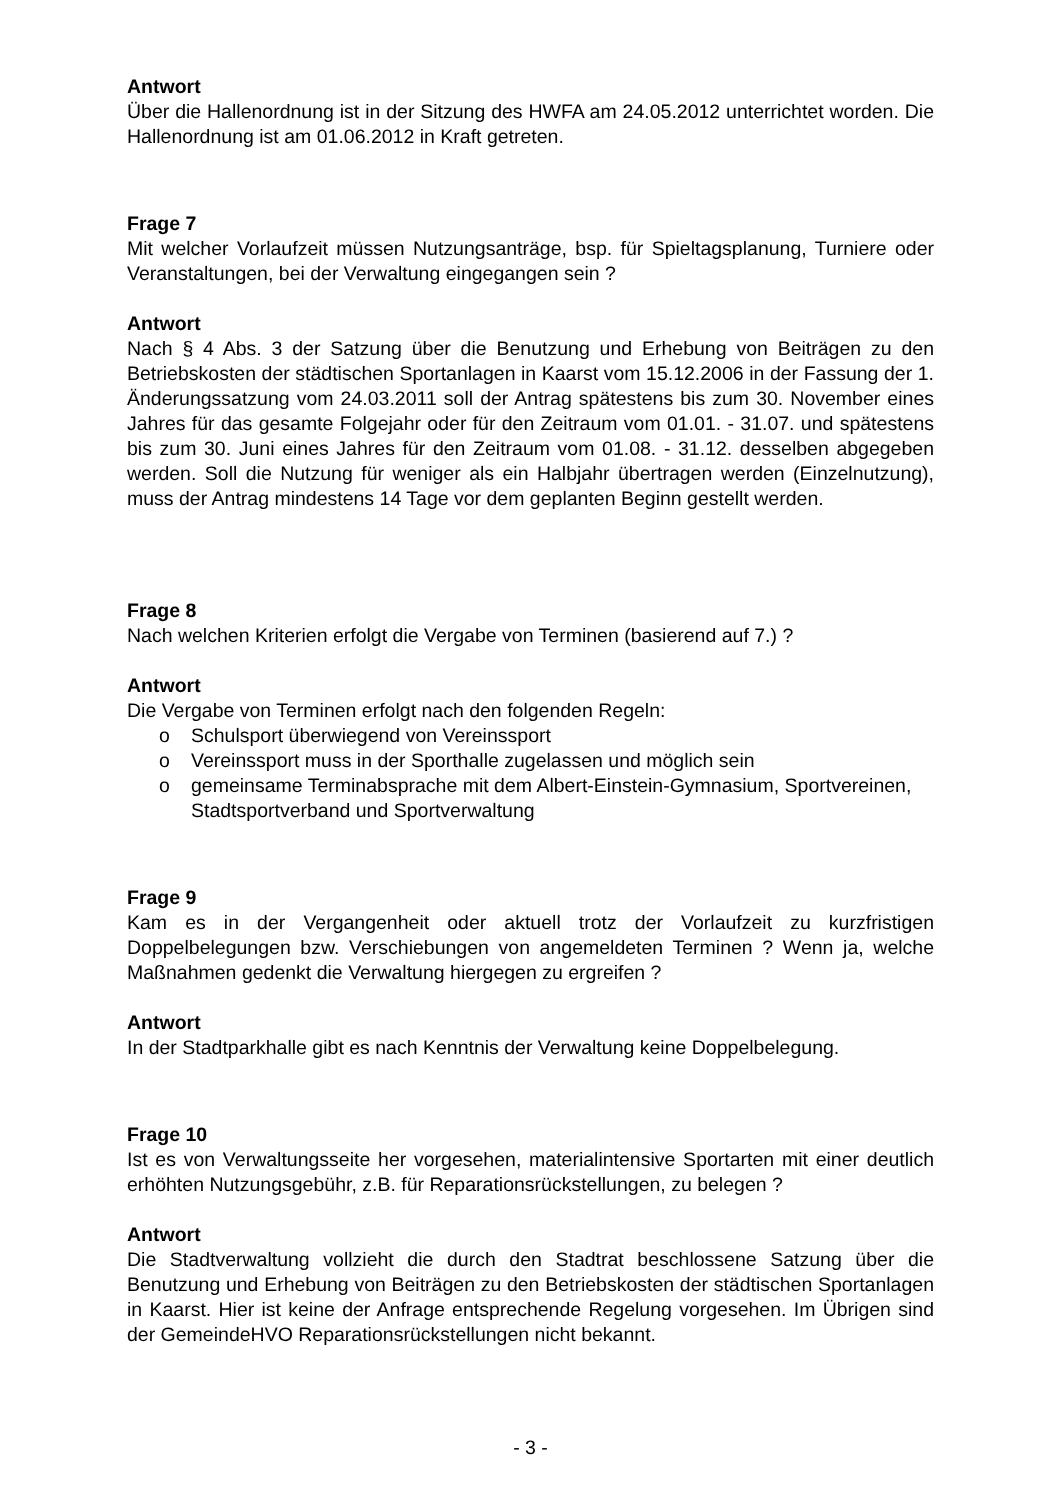Antwort
Über die Hallenordnung ist in der Sitzung des HWFA am 24.05.2012 unterrichtet worden. Die Hallenordnung ist am 01.06.2012 in Kraft getreten.
Frage 7
Mit welcher Vorlaufzeit müssen Nutzungsanträge, bsp. für Spieltagsplanung, Turniere oder Veranstaltungen, bei der Verwaltung eingegangen sein ?
Antwort
Nach § 4 Abs. 3 der Satzung über die Benutzung und Erhebung von Beiträgen zu den Betriebskosten der städtischen Sportanlagen in Kaarst vom 15.12.2006 in der Fassung der 1. Änderungssatzung vom 24.03.2011 soll der Antrag spätestens bis zum 30. November eines Jahres für das gesamte Folgejahr oder für den Zeitraum vom 01.01. - 31.07. und spätestens bis zum 30. Juni eines Jahres für den Zeitraum vom 01.08. - 31.12. desselben abgegeben werden. Soll die Nutzung für weniger als ein Halbjahr übertragen werden (Einzelnutzung), muss der Antrag mindestens 14 Tage vor dem geplanten Beginn gestellt werden.
Frage 8
Nach welchen Kriterien erfolgt die Vergabe von Terminen (basierend auf 7.) ?
Antwort
Die Vergabe von Terminen erfolgt nach den folgenden Regeln:
o Schulsport überwiegend von Vereinssport
o Vereinssport muss in der Sporthalle zugelassen und möglich sein
o gemeinsame Terminabsprache mit dem Albert-Einstein-Gymnasium, Sportvereinen, Stadtsportverband und Sportverwaltung
Frage 9
Kam es in der Vergangenheit oder aktuell trotz der Vorlaufzeit zu kurzfristigen Doppelbelegungen bzw. Verschiebungen von angemeldeten Terminen ? Wenn ja, welche Maßnahmen gedenkt die Verwaltung hiergegen zu ergreifen ?
Antwort
In der Stadtparkhalle gibt es nach Kenntnis der Verwaltung keine Doppelbelegung.
Frage 10
Ist es von Verwaltungsseite her vorgesehen, materialintensive Sportarten mit einer deutlich erhöhten Nutzungsgebühr, z.B. für Reparationsrückstellungen, zu belegen ?
Antwort
Die Stadtverwaltung vollzieht die durch den Stadtrat beschlossene Satzung über die Benutzung und Erhebung von Beiträgen zu den Betriebskosten der städtischen Sportanlagen in Kaarst. Hier ist keine der Anfrage entsprechende Regelung vorgesehen. Im Übrigen sind der GemeindeHVO Reparationsrückstellungen nicht bekannt.
- 3 -